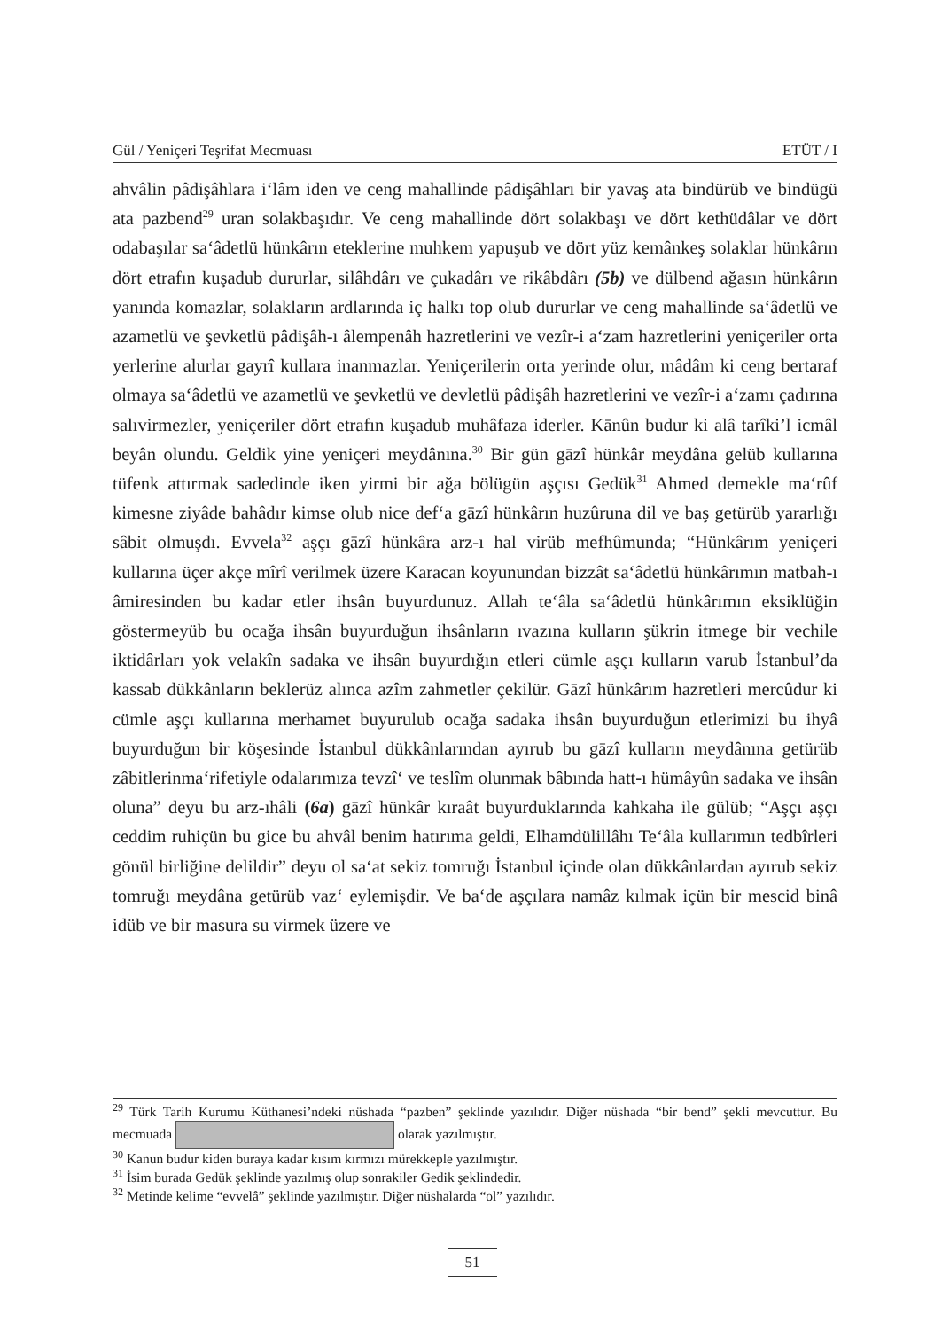Gül / Yeniçeri Teşrifat Mecmuası ETÜT / I
ahvâlin pâdişâhlara i‘lâm iden ve ceng mahallinde pâdişâhları bir yavaş ata bindürüb ve bindügü ata pazbend<sup>29</sup> uran solakbaşıdır. Ve ceng mahallinde dört solakbaşı ve dört kethüdâlar ve dört odabaşılar sa‘âdetlü hünkârın eteklerine muhkem yapuşub ve dört yüz kemânkeş solaklar hünkârın dört etrafın kuşadub dururlar, silâhdârı ve çukadârı ve rikâbdârı (5b) ve dülbend ağasın hünkârın yanında komazlar, solakların ardlarında iç halkı top olub dururlar ve ceng mahallinde sa‘âdetlü ve azametlü ve şevketlü pâdişâh-ı âlempenâh hazretlerini ve vezîr-i a‘zam hazretlerini yeniçeriler orta yerlerine alurlar gayrî kullara inanmazlar. Yeniçerilerin orta yerinde olur, mâdâm ki ceng bertaraf olmaya sa‘âdetlü ve azametlü ve şevketlü ve devletlü pâdişâh hazretlerini ve vezîr-i a‘zamı çadırına salıvirmezler, yeniçeriler dört etrafın kuşadub muhâfaza iderler. Kānûn budur ki alâ tarîki’l icmâl beyân olundu. Geldik yine yeniçeri meydânına.<sup>30</sup> Bir gün gāzî hünkâr meydâna gelüb kullarına tüfenk attırmak sadedinde iken yirmi bir ağa bölügün aşçısı Gedük<sup>31</sup> Ahmed demekle ma‘rûf kimesne ziyâde bahâdır kimse olub nice def‘a gāzî hünkârın huzûruna dil ve baş getürüb yararlığı sâbit olmuşdı. Evvela<sup>32</sup> aşçı gāzî hünkâra arz-ı hal virüb mefhûmunda; “Hünkârım yeniçeri kullarına üçer akçe mîrî verilmek üzere Karacan koyunundan bizzât sa‘âdetlü hünkârımın matbah-ı âmiresinden bu kadar etler ihsân buyurdunuz. Allah te‘âla sa‘âdetlü hünkârımın eksiklüğin göstermeyüb bu ocağa ihsân buyurduğun ihsânların ıvazına kulların şükrin itmege bir vechile iktidârları yok velakîn sadaka ve ihsân buyurdığın etleri cümle aşçı kulların varub İstanbul’da kassab dükkânların beklerüz alınca azîm zahmetler çekilür. Gāzî hünkârım hazretleri mercûdur ki cümle aşçı kullarına merhamet buyurulub ocağa sadaka ihsân buyurduğun etlerimizi bu ihyâ buyurduğun bir köşesinde İstanbul dükkânlarından ayırub bu gāzî kulların meydânına getürüb zâbitlerinma‘rifetiyle odalarımıza tevzî‘ ve teslîm olunmak bâbında hatt-ı hümâyûn sadaka ve ihsân oluna” deyu bu arz-ıhâli (6a) gāzî hünkâr kıraât buyurduklarında kahkaha ile gülüb; “Aşçı aşçı ceddim ruhiçün bu gice bu ahvâl benim hatırıma geldi, Elhamdülillâhı Te‘âla kullarımın tedbîrleri gönül birliğine delildir” deyu ol sa‘at sekiz tomruğı İstanbul içinde olan dükkânlardan ayırub sekiz tomruğı meydâna getürüb vaz‘ eylemişdir. Ve ba‘de aşçılara namâz kılmak içün bir mescid binâ idüb ve bir masura su virmek üzere ve
<sup>29</sup> Türk Tarih Kurumu Küthanesi’ndeki nüshada “pazben” şeklinde yazılıdır. Diğer nüshada “bir bend” şekli mevcuttur. Bu mecmuada olarak yazılmıştır.
<sup>30</sup> Kanun budur kiden buraya kadar kısım kırmızı mürekkeple yazılmıştır.
<sup>31</sup> İsim burada Gedük şeklinde yazılmış olup sonrakiler Gedik şeklindedir.
<sup>32</sup> Metinde kelime “evvelâ” şeklinde yazılmıştır. Diğer nüshalarda “ol” yazılıdır.
51